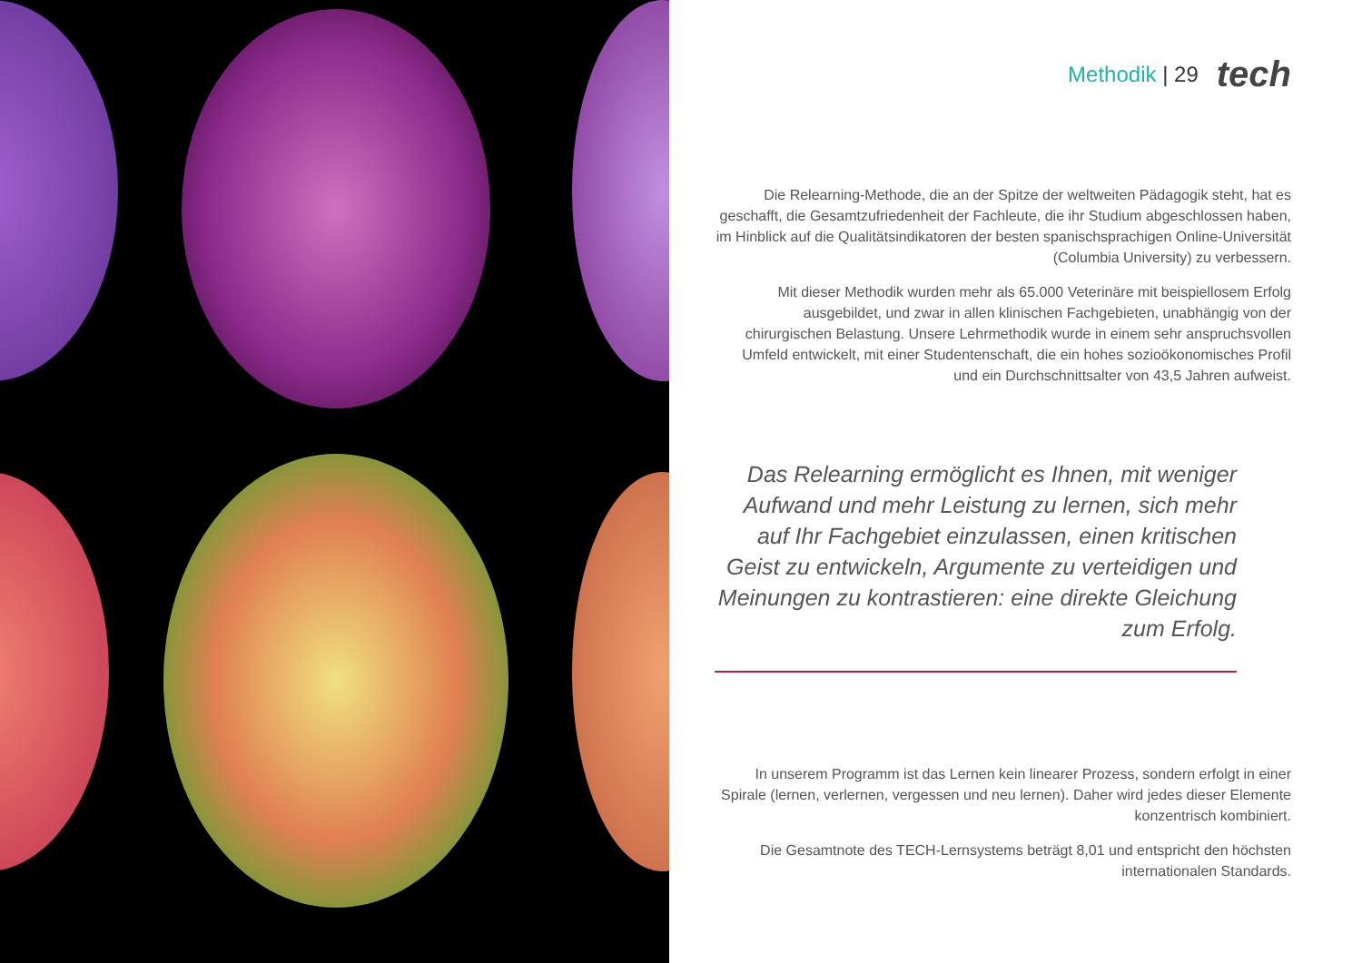Methodik | 29 tech
Die Relearning-Methode, die an der Spitze der weltweiten Pädagogik steht, hat es geschafft, die Gesamtzufriedenheit der Fachleute, die ihr Studium abgeschlossen haben, im Hinblick auf die Qualitätsindikatoren der besten spanischsprachigen Online-Universität (Columbia University) zu verbessern.
Mit dieser Methodik wurden mehr als 65.000 Veterinäre mit beispiellosem Erfolg ausgebildet, und zwar in allen klinischen Fachgebieten, unabhängig von der chirurgischen Belastung. Unsere Lehrmethodik wurde in einem sehr anspruchsvollen Umfeld entwickelt, mit einer Studentenschaft, die ein hohes sozioökonomisches Profil und ein Durchschnittsalter von 43,5 Jahren aufweist.
Das Relearning ermöglicht es Ihnen, mit weniger Aufwand und mehr Leistung zu lernen, sich mehr auf Ihr Fachgebiet einzulassen, einen kritischen Geist zu entwickeln, Argumente zu verteidigen und Meinungen zu kontrastieren: eine direkte Gleichung zum Erfolg.
In unserem Programm ist das Lernen kein linearer Prozess, sondern erfolgt in einer Spirale (lernen, verlernen, vergessen und neu lernen). Daher wird jedes dieser Elemente konzentrisch kombiniert.
Die Gesamtnote des TECH-Lernsystems beträgt 8,01 und entspricht den höchsten internationalen Standards.